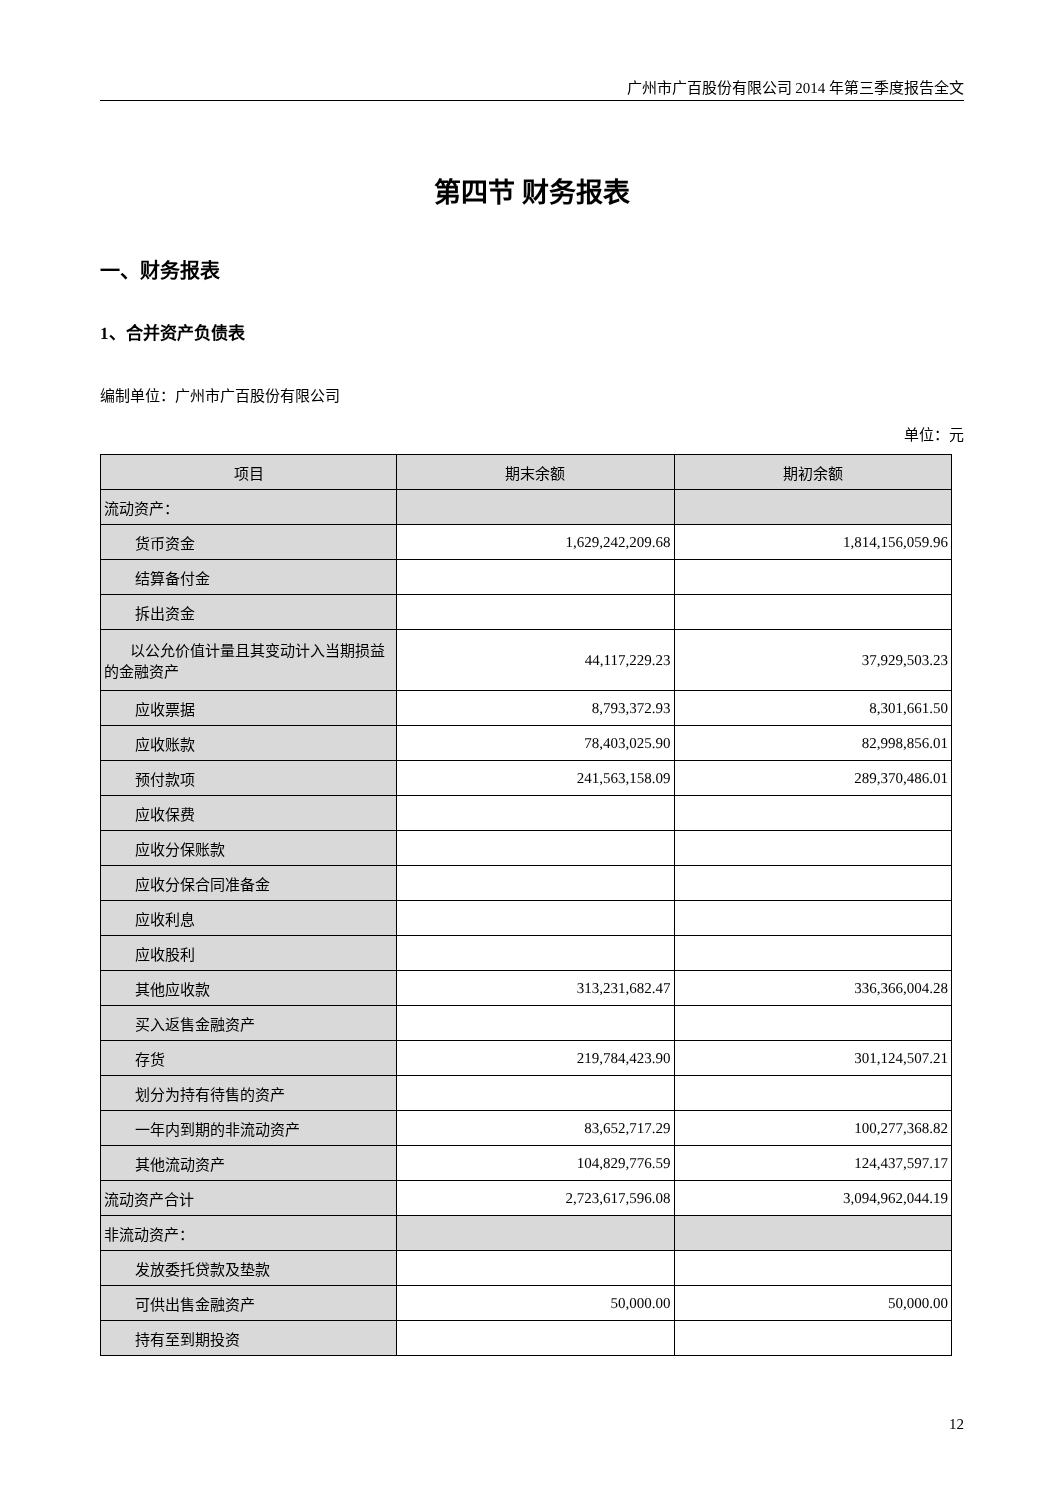广州市广百股份有限公司 2014 年第三季度报告全文
第四节 财务报表
一、财务报表
1、合并资产负债表
编制单位：广州市广百股份有限公司
单位：元
| 项目 | 期末余额 | 期初余额 |
| --- | --- | --- |
| 流动资产： | | |
| 货币资金 | 1,629,242,209.68 | 1,814,156,059.96 |
| 结算备付金 | | |
| 拆出资金 | | |
| 以公允价值计量且其变动计入当期损益的金融资产 | 44,117,229.23 | 37,929,503.23 |
| 应收票据 | 8,793,372.93 | 8,301,661.50 |
| 应收账款 | 78,403,025.90 | 82,998,856.01 |
| 预付款项 | 241,563,158.09 | 289,370,486.01 |
| 应收保费 | | |
| 应收分保账款 | | |
| 应收分保合同准备金 | | |
| 应收利息 | | |
| 应收股利 | | |
| 其他应收款 | 313,231,682.47 | 336,366,004.28 |
| 买入返售金融资产 | | |
| 存货 | 219,784,423.90 | 301,124,507.21 |
| 划分为持有待售的资产 | | |
| 一年内到期的非流动资产 | 83,652,717.29 | 100,277,368.82 |
| 其他流动资产 | 104,829,776.59 | 124,437,597.17 |
| 流动资产合计 | 2,723,617,596.08 | 3,094,962,044.19 |
| 非流动资产： | | |
| 发放委托贷款及垫款 | | |
| 可供出售金融资产 | 50,000.00 | 50,000.00 |
| 持有至到期投资 | | |
12